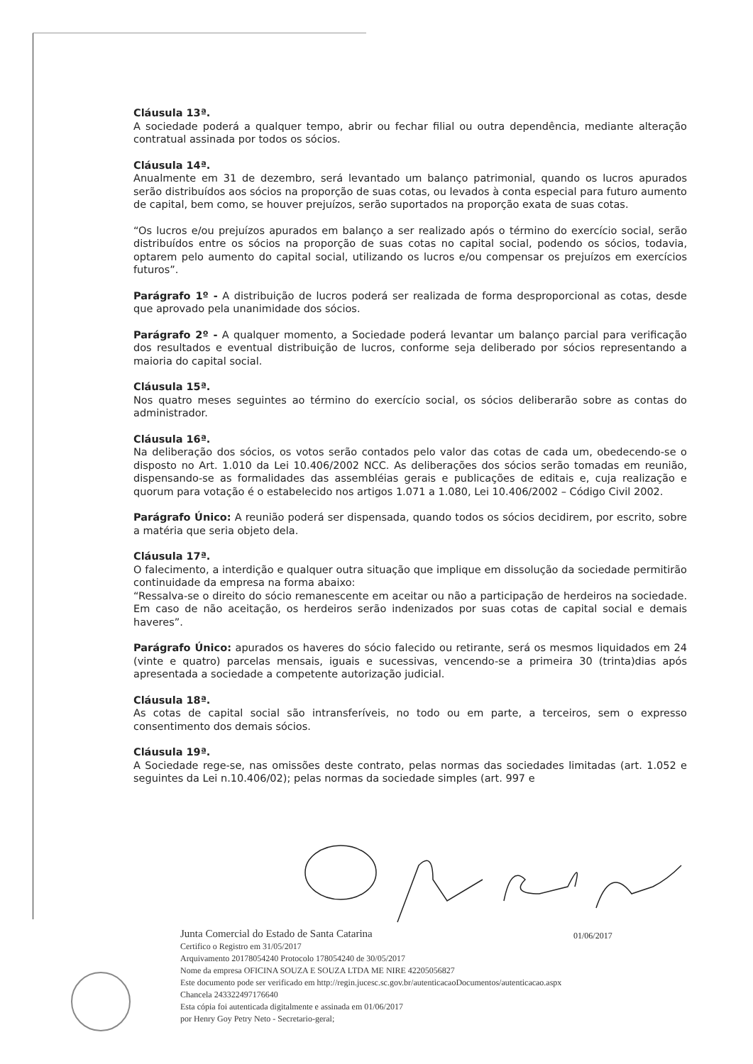Cláusula 13ª.
A sociedade poderá a qualquer tempo, abrir ou fechar filial ou outra dependência, mediante alteração contratual assinada por todos os sócios.
Cláusula 14ª.
Anualmente em 31 de dezembro, será levantado um balanço patrimonial, quando os lucros apurados serão distribuídos aos sócios na proporção de suas cotas, ou levados à conta especial para futuro aumento de capital, bem como, se houver prejuízos, serão suportados na proporção exata de suas cotas.
“Os lucros e/ou prejuízos apurados em balanço a ser realizado após o término do exercício social, serão distribuídos entre os sócios na proporção de suas cotas no capital social, podendo os sócios, todavia, optarem pelo aumento do capital social, utilizando os lucros e/ou compensar os prejuízos em exercícios futuros”.
Parágrafo 1º - A distribuição de lucros poderá ser realizada de forma desproporcional as cotas, desde que aprovado pela unanimidade dos sócios.
Parágrafo 2º - A qualquer momento, a Sociedade poderá levantar um balanço parcial para verificação dos resultados e eventual distribuição de lucros, conforme seja deliberado por sócios representando a maioria do capital social.
Cláusula 15ª.
Nos quatro meses seguintes ao término do exercício social, os sócios deliberarão sobre as contas do administrador.
Cláusula 16ª.
Na deliberação dos sócios, os votos serão contados pelo valor das cotas de cada um, obedecendo-se o disposto no Art. 1.010 da Lei 10.406/2002 NCC. As deliberações dos sócios serão tomadas em reunião, dispensando-se as formalidades das assembléias gerais e publicações de editais e, cuja realização e quorum para votação é o estabelecido nos artigos 1.071 a 1.080, Lei 10.406/2002 – Código Civil 2002.
Parágrafo Único: A reunião poderá ser dispensada, quando todos os sócios decidirem, por escrito, sobre a matéria que seria objeto dela.
Cláusula 17ª.
O falecimento, a interdição e qualquer outra situação que implique em dissolução da sociedade permitirão continuidade da empresa na forma abaixo:
“Ressalva-se o direito do sócio remanescente em aceitar ou não a participação de herdeiros na sociedade. Em caso de não aceitação, os herdeiros serão indenizados por suas cotas de capital social e demais haveres”.
Parágrafo Único: apurados os haveres do sócio falecido ou retirante, será os mesmos liquidados em 24 (vinte e quatro) parcelas mensais, iguais e sucessivas, vencendo-se a primeira 30 (trinta)dias após apresentada a sociedade a competente autorização judicial.
Cláusula 18ª.
As cotas de capital social são intransferíveis, no todo ou em parte, a terceiros, sem o expresso consentimento dos demais sócios.
Cláusula 19ª.
A Sociedade rege-se, nas omissões deste contrato, pelas normas das sociedades limitadas (art. 1.052 e seguintes da Lei n.10.406/02); pelas normas da sociedade simples (art. 997 e
01/06/2017
Junta Comercial do Estado de Santa Catarina
Certifico o Registro em 31/05/2017
Arquivamento 20178054240 Protocolo 178054240 de 30/05/2017
Nome da empresa OFICINA SOUZA E SOUZA LTDA ME NIRE 42205056827
Este documento pode ser verificado em http://regin.jucesc.sc.gov.br/autenticacaoDocumentos/autenticacao.aspx
Chancela 243322497176640
Esta cópia foi autenticada digitalmente e assinada em 01/06/2017
por Henry Goy Petry Neto - Secretario-geral;